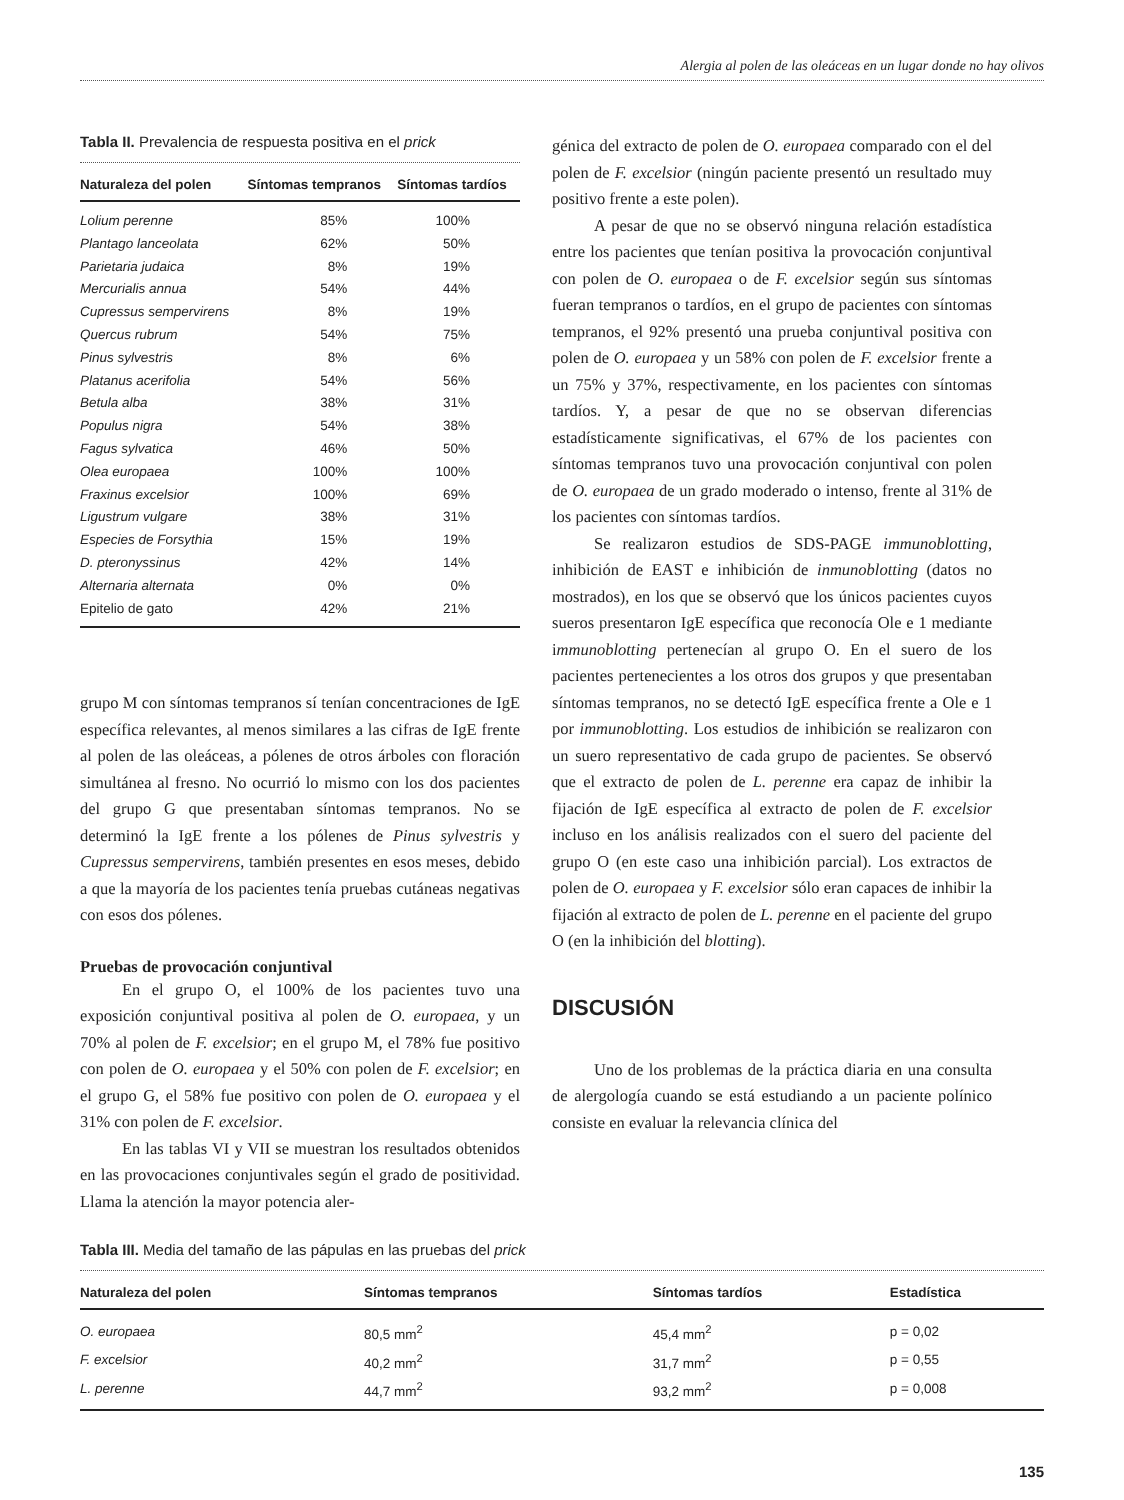Alergia al polen de las oleáceas en un lugar donde no hay olivos
Tabla II. Prevalencia de respuesta positiva en el prick
| Naturaleza del polen | Síntomas tempranos | Síntomas tardíos |
| --- | --- | --- |
| Lolium perenne | 85% | 100% |
| Plantago lanceolata | 62% | 50% |
| Parietaria judaica | 8% | 19% |
| Mercurialis annua | 54% | 44% |
| Cupressus sempervirens | 8% | 19% |
| Quercus rubrum | 54% | 75% |
| Pinus sylvestris | 8% | 6% |
| Platanus acerifolia | 54% | 56% |
| Betula alba | 38% | 31% |
| Populus nigra | 54% | 38% |
| Fagus sylvatica | 46% | 50% |
| Olea europaea | 100% | 100% |
| Fraxinus excelsior | 100% | 69% |
| Ligustrum vulgare | 38% | 31% |
| Especies de Forsythia | 15% | 19% |
| D. pteronyssinus | 42% | 14% |
| Alternaria alternata | 0% | 0% |
| Epitelio de gato | 42% | 21% |
grupo M con síntomas tempranos sí tenían concentraciones de IgE específica relevantes, al menos similares a las cifras de IgE frente al polen de las oleáceas, a pólenes de otros árboles con floración simultánea al fresno. No ocurrió lo mismo con los dos pacientes del grupo G que presentaban síntomas tempranos. No se determinó la IgE frente a los pólenes de Pinus sylvestris y Cupressus sempervirens, también presentes en esos meses, debido a que la mayoría de los pacientes tenía pruebas cutáneas negativas con esos dos pólenes.
Pruebas de provocación conjuntival
En el grupo O, el 100% de los pacientes tuvo una exposición conjuntival positiva al polen de O. europaea, y un 70% al polen de F. excelsior; en el grupo M, el 78% fue positivo con polen de O. europaea y el 50% con polen de F. excelsior; en el grupo G, el 58% fue positivo con polen de O. europaea y el 31% con polen de F. excelsior.
En las tablas VI y VII se muestran los resultados obtenidos en las provocaciones conjuntivales según el grado de positividad. Llama la atención la mayor potencia aler-
génica del extracto de polen de O. europaea comparado con el del polen de F. excelsior (ningún paciente presentó un resultado muy positivo frente a este polen).
A pesar de que no se observó ninguna relación estadística entre los pacientes que tenían positiva la provocación conjuntival con polen de O. europaea o de F. excelsior según sus síntomas fueran tempranos o tardíos, en el grupo de pacientes con síntomas tempranos, el 92% presentó una prueba conjuntival positiva con polen de O. europaea y un 58% con polen de F. excelsior frente a un 75% y 37%, respectivamente, en los pacientes con síntomas tardíos. Y, a pesar de que no se observan diferencias estadísticamente significativas, el 67% de los pacientes con síntomas tempranos tuvo una provocación conjuntival con polen de O. europaea de un grado moderado o intenso, frente al 31% de los pacientes con síntomas tardíos.
Se realizaron estudios de SDS-PAGE immunoblotting, inhibición de EAST e inhibición de inmunoblotting (datos no mostrados), en los que se observó que los únicos pacientes cuyos sueros presentaron IgE específica que reconocía Ole e 1 mediante immunoblotting pertenecían al grupo O. En el suero de los pacientes pertenecientes a los otros dos grupos y que presentaban síntomas tempranos, no se detectó IgE específica frente a Ole e 1 por immunoblotting. Los estudios de inhibición se realizaron con un suero representativo de cada grupo de pacientes. Se observó que el extracto de polen de L. perenne era capaz de inhibir la fijación de IgE específica al extracto de polen de F. excelsior incluso en los análisis realizados con el suero del paciente del grupo O (en este caso una inhibición parcial). Los extractos de polen de O. europaea y F. excelsior sólo eran capaces de inhibir la fijación al extracto de polen de L. perenne en el paciente del grupo O (en la inhibición del blotting).
DISCUSIÓN
Uno de los problemas de la práctica diaria en una consulta de alergología cuando se está estudiando a un paciente polínico consiste en evaluar la relevancia clínica del
Tabla III. Media del tamaño de las pápulas en las pruebas del prick
| Naturaleza del polen | Síntomas tempranos | Síntomas tardíos | Estadística |
| --- | --- | --- | --- |
| O. europaea | 80,5 mm<sup>2</sup> | 45,4 mm<sup>2</sup> | p = 0,02 |
| F. excelsior | 40,2 mm<sup>2</sup> | 31,7 mm<sup>2</sup> | p = 0,55 |
| L. perenne | 44,7 mm<sup>2</sup> | 93,2 mm<sup>2</sup> | p = 0,008 |
135